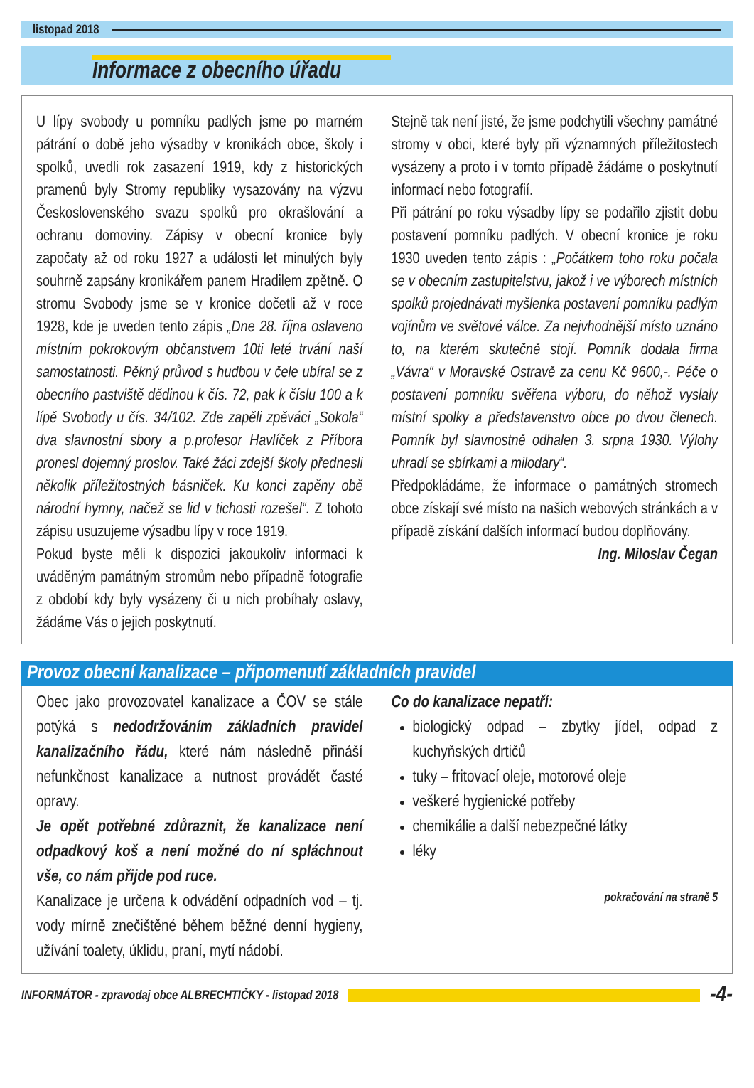listopad 2018
Informace z obecního úřadu
U lípy svobody u pomníku padlých jsme po marném pátrání o době jeho výsadby v kronikách obce, školy i spolků, uvedli rok zasazení 1919, kdy z historických pramenů byly Stromy republiky vysazovány na výzvu Československého svazu spolků pro okrašlování a ochranu domoviny. Zápisy v obecní kronice byly započaty až od roku 1927 a události let minulých byly souhrně zapsány kronikářem panem Hradilem zpětně. O stromu Svobody jsme se v kronice dočetli až v roce 1928, kde je uveden tento zápis „Dne 28. října oslaveno místním pokrokovým občanstvem 10ti leté trvání naší samostatnosti. Pěkný průvod s hudbou v čele ubíral se z obecního pastviště dědinou k čís. 72, pak k číslu 100 a k lípě Svobody u čís. 34/102. Zde zapěli zpěváci „Sokola“ dva slavnostní sbory a p.profesor Havlíček z Příbora pronesl dojemný proslov. Také žáci zdejší školy přednesli několik příležitostných básniček. Ku konci zapěny obě národní hymny, načež se lid v tichosti rozešel“. Z tohoto zápisu usuzujeme výsadbu lípy v roce 1919.
Pokud byste měli k dispozici jakoukoliv informaci k uváděným památným stromům nebo případně fotografie z období kdy byly vysázeny či u nich probíhaly oslavy, žádáme Vás o jejich poskytnutí.
Stejně tak není jisté, že jsme podchytili všechny památné stromy v obci, které byly při významných příležitostech vysázeny a proto i v tomto případě žádáme o poskytnutí informací nebo fotografií.
Při pátrání po roku výsadby lípy se podařilo zjistit dobu postavení pomníku padlých. V obecní kronice je roku 1930 uveden tento zápis : „Počátkem toho roku počala se v obecním zastupitelstvu, jakož i ve výborech místních spolků projednávati myšlenka postavení pomníku padlým vojínům ve světové válce. Za nejvhodnější místo uznáno to, na kterém skutečně stojí. Pomník dodala firma „Vávra“ v Moravské Ostravě za cenu Kč 9600,-. Péče o postavení pomníku svěřena výboru, do něhož vyslaly místní spolky a představenstvo obce po dvou členech. Pomník byl slavnostně odhalen 3. srpna 1930. Výlohy uhradí se sbírkami a milodary“.
Předpokládáme, že informace o památných stromech obce získají své místo na našich webových stránkách a v případě získání dalších informací budou doplňovány.
Ing. Miloslav Čegan
Provoz obecní kanalizace – připomenutí základních pravidel
Obec jako provozovatel kanalizace a ČOV se stále potýká s nedodržováním základních pravidel kanalizačního řádu, které nám následně přináší nefunkčnost kanalizace a nutnost provádět časté opravy.
Je opět potřebné zdůraznit, že kanalizace není odpadkový koš a není možné do ní spláchnout vše, co nám přijde pod ruce.
Kanalizace je určena k odvádění odpadních vod – tj. vody mírně znečištěné během běžné denní hygieny, užívání toalety, úklidu, praní, mytí nádobí.
Co do kanalizace nepatří:
biologický odpad – zbytky jídel, odpad z kuchyňských drtičů
tuky – fritovací oleje, motorové oleje
veškeré hygienické potřeby
chemikálie a další nebezpečné látky
léky
pokračování na straně 5
INFORMÁTOR - zpravodaj obce ALBRECHTIČKY - listopad 2018
-4-